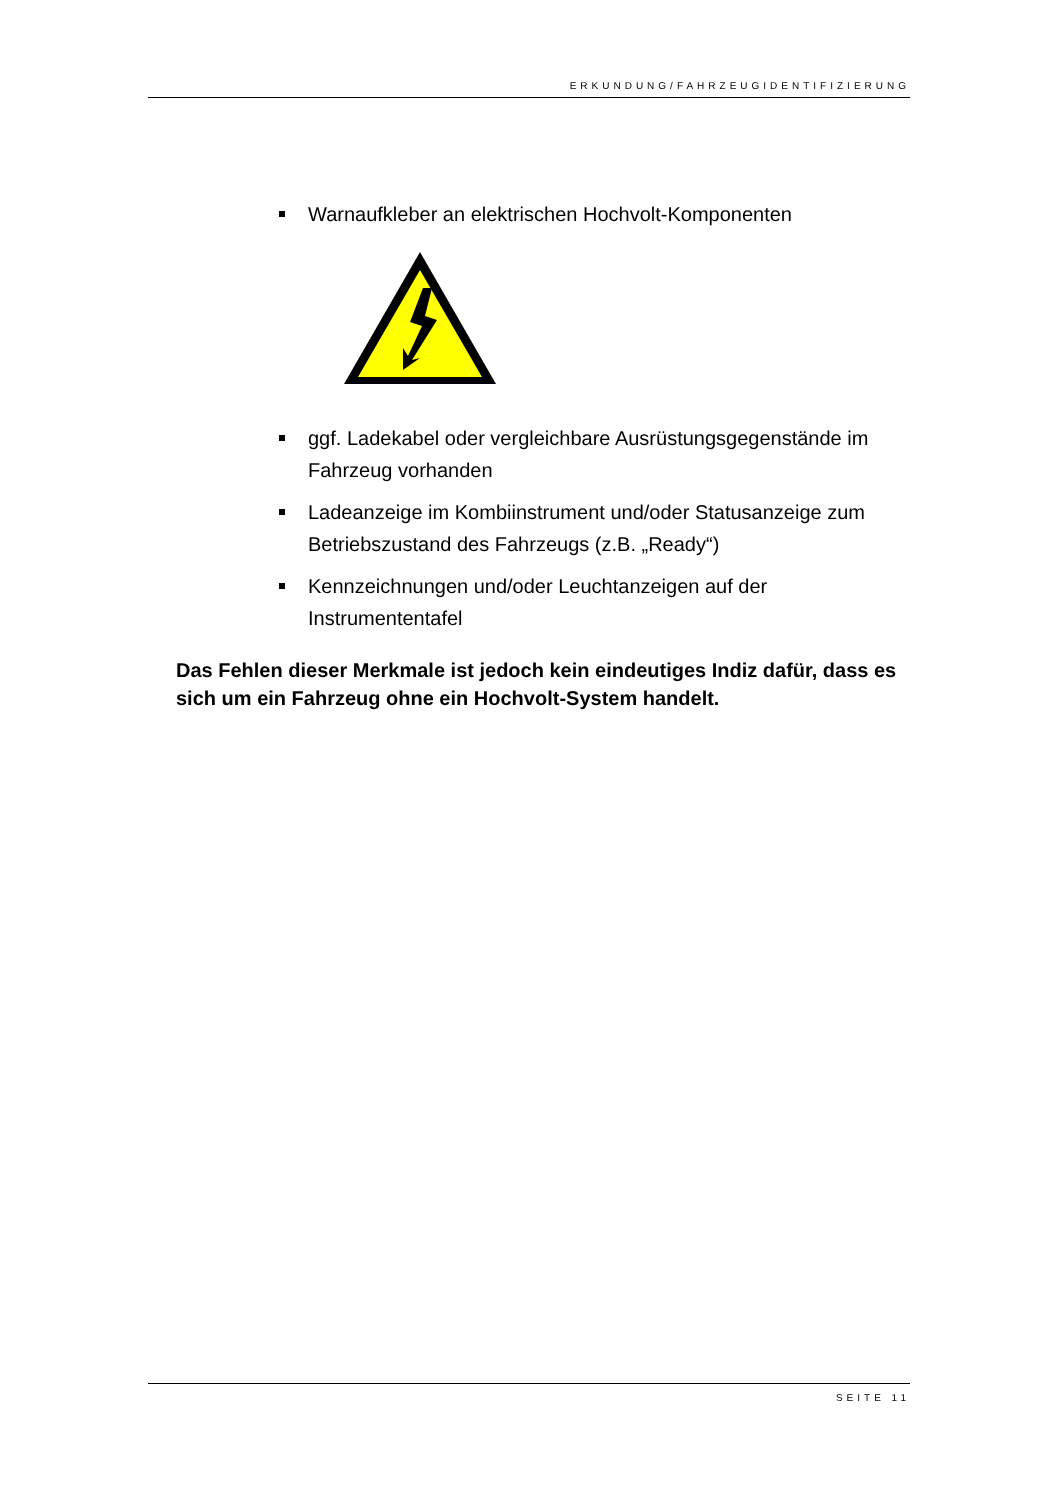ERKUNDUNG/FAHRZEUGIDENTIFIZIERUNG
Warnaufkleber an elektrischen Hochvolt-Komponenten
ggf. Ladekabel oder vergleichbare Ausrüstungsgegenstände im Fahrzeug vorhanden
Ladeanzeige im Kombiinstrument und/oder Statusanzeige zum Betriebszustand des Fahrzeugs (z.B. „Ready“)
Kennzeichnungen und/oder Leuchtanzeigen auf der Instrumententafel
Das Fehlen dieser Merkmale ist jedoch kein eindeutiges Indiz dafür, dass es sich um ein Fahrzeug ohne ein Hochvolt-System handelt.
SEITE 11